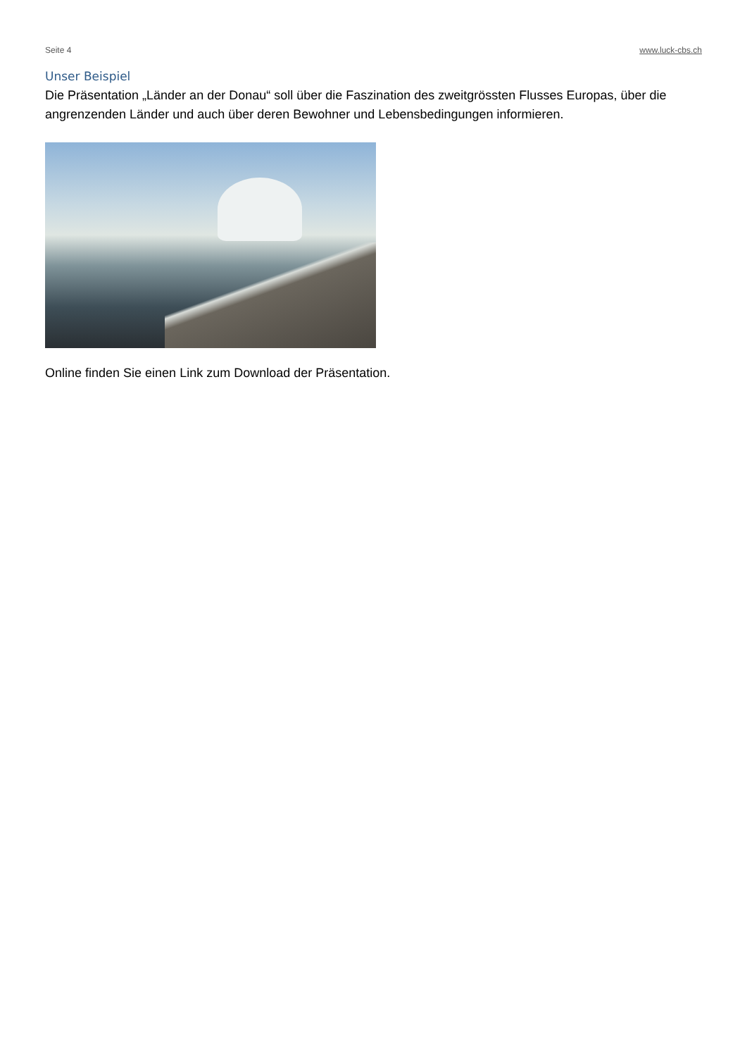Seite 4 www.luck-cbs.ch
Unser Beispiel
Die Präsentation „Länder an der Donau“ soll über die Faszination des zweitgrössten Flusses Europas, über die angrenzenden Länder und auch über deren Bewohner und Lebensbedingungen informieren.
Online finden Sie einen Link zum Download der Präsentation.